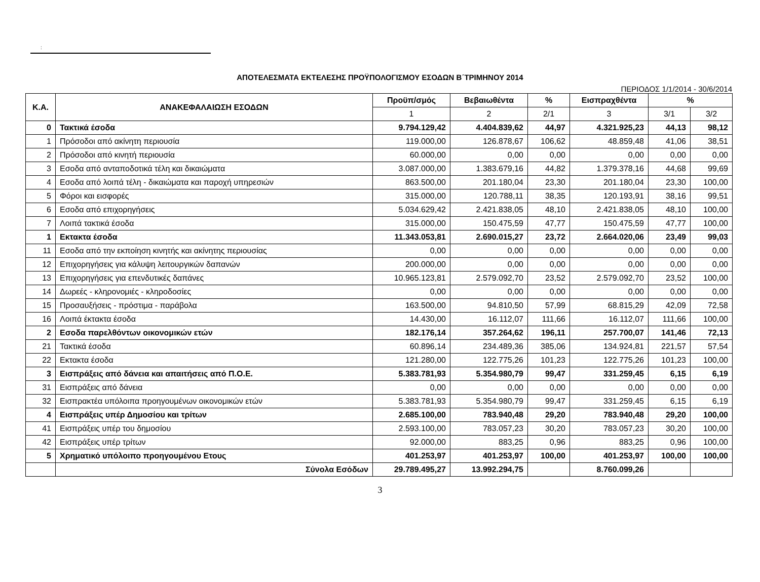:
ΑΠΟΤΕΛΕΣΜΑΤΑ ΕΚΤΕΛΕΣΗΣ ΠΡΟΫΠΟΛΟΓΙΣΜΟΥ ΕΣΟΔΩΝ Β΄ΤΡΙΜΗΝΟΥ 2014
ΠΕΡΙΟΔΟΣ 1/1/2014 - 30/6/2014
| Κ.Α. | ΑΝΑΚΕΦΑΛΑΙΩΣΗ ΕΣΟΔΩΝ | Προϋπ/σμός | Βεβαιωθέντα | % | Εισπραχθέντα | % | |
| --- | --- | --- | --- | --- | --- | --- | --- |
| | | 1 | 2 | 2/1 | 3 | 3/1 | 3/2 |
| 0 | Τακτικά έσοδα | 9.794.129,42 | 4.404.839,62 | 44,97 | 4.321.925,23 | 44,13 | 98,12 |
| 1 | Πρόσοδοι από ακίνητη περιουσία | 119.000,00 | 126.878,67 | 106,62 | 48.859,48 | 41,06 | 38,51 |
| 2 | Πρόσοδοι από κινητή περιουσία | 60.000,00 | 0,00 | 0,00 | 0,00 | 0,00 | 0,00 |
| 3 | Εσοδα από ανταποδοτικά τέλη και δικαιώματα | 3.087.000,00 | 1.383.679,16 | 44,82 | 1.379.378,16 | 44,68 | 99,69 |
| 4 | Εσοδα από λοιπά τέλη - δικαιώματα και παροχή υπηρεσιών | 863.500,00 | 201.180,04 | 23,30 | 201.180,04 | 23,30 | 100,00 |
| 5 | Φόροι και εισφορές | 315.000,00 | 120.788,11 | 38,35 | 120.193,91 | 38,16 | 99,51 |
| 6 | Εσοδα από επιχορηγήσεις | 5.034.629,42 | 2.421.838,05 | 48,10 | 2.421.838,05 | 48,10 | 100,00 |
| 7 | Λοιπά τακτικά έσοδα | 315.000,00 | 150.475,59 | 47,77 | 150.475,59 | 47,77 | 100,00 |
| 1 | Εκτακτα έσοδα | 11.343.053,81 | 2.690.015,27 | 23,72 | 2.664.020,06 | 23,49 | 99,03 |
| 11 | Εσοδα από την εκποίηση κινητής και ακίνητης περιουσίας | 0,00 | 0,00 | 0,00 | 0,00 | 0,00 | 0,00 |
| 12 | Επιχορηγήσεις για κάλυψη λειτουργικών δαπανών | 200.000,00 | 0,00 | 0,00 | 0,00 | 0,00 | 0,00 |
| 13 | Επιχορηγήσεις για επενδυτικές δαπάνες | 10.965.123,81 | 2.579.092,70 | 23,52 | 2.579.092,70 | 23,52 | 100,00 |
| 14 | Δωρεές - κληρονομιές - κληροδοσίες | 0,00 | 0,00 | 0,00 | 0,00 | 0,00 | 0,00 |
| 15 | Προσαυξήσεις - πρόστιμα - παράβολα | 163.500,00 | 94.810,50 | 57,99 | 68.815,29 | 42,09 | 72,58 |
| 16 | Λοιπά έκτακτα έσοδα | 14.430,00 | 16.112,07 | 111,66 | 16.112,07 | 111,66 | 100,00 |
| 2 | Εσοδα παρελθόντων οικονομικών ετών | 182.176,14 | 357.264,62 | 196,11 | 257.700,07 | 141,46 | 72,13 |
| 21 | Τακτικά έσοδα | 60.896,14 | 234.489,36 | 385,06 | 134.924,81 | 221,57 | 57,54 |
| 22 | Εκτακτα έσοδα | 121.280,00 | 122.775,26 | 101,23 | 122.775,26 | 101,23 | 100,00 |
| 3 | Εισπράξεις από δάνεια και απαιτήσεις από Π.Ο.Ε. | 5.383.781,93 | 5.354.980,79 | 99,47 | 331.259,45 | 6,15 | 6,19 |
| 31 | Εισπράξεις από δάνεια | 0,00 | 0,00 | 0,00 | 0,00 | 0,00 | 0,00 |
| 32 | Εισπρακτέα υπόλοιπα προηγουμένων οικονομικών ετών | 5.383.781,93 | 5.354.980,79 | 99,47 | 331.259,45 | 6,15 | 6,19 |
| 4 | Εισπράξεις υπέρ Δημοσίου και τρίτων | 2.685.100,00 | 783.940,48 | 29,20 | 783.940,48 | 29,20 | 100,00 |
| 41 | Εισπράξεις υπέρ του δημοσίου | 2.593.100,00 | 783.057,23 | 30,20 | 783.057,23 | 30,20 | 100,00 |
| 42 | Εισπράξεις υπέρ τρίτων | 92.000,00 | 883,25 | 0,96 | 883,25 | 0,96 | 100,00 |
| 5 | Χρηματικό υπόλοιπο προηγουμένου Ετους | 401.253,97 | 401.253,97 | 100,00 | 401.253,97 | 100,00 | 100,00 |
| | Σύνολα Εσόδων | 29.789.495,27 | 13.992.294,75 | | 8.760.099,26 | | |
3